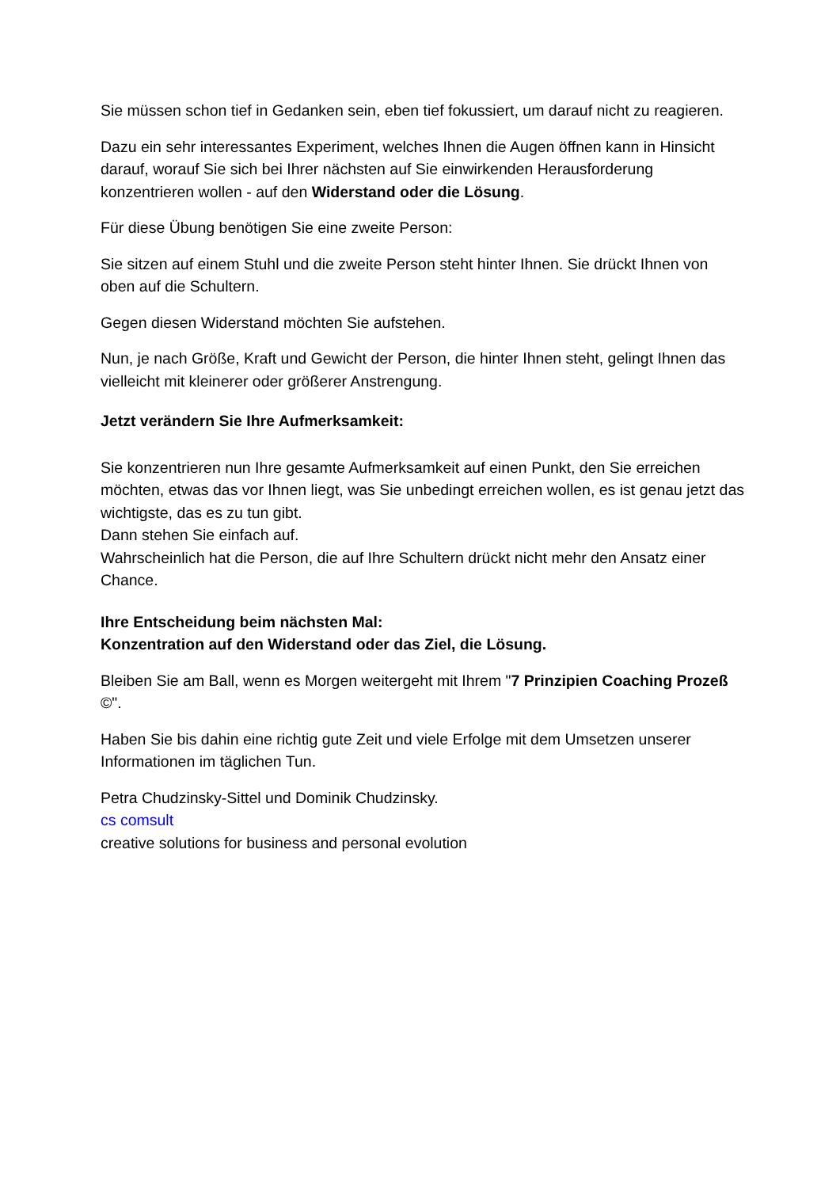Sie müssen schon tief in Gedanken sein, eben tief fokussiert, um darauf nicht zu reagieren.
Dazu ein sehr interessantes Experiment, welches Ihnen die Augen öffnen kann in Hinsicht darauf, worauf Sie sich bei Ihrer nächsten auf Sie einwirkenden Herausforderung konzentrieren wollen - auf den Widerstand oder die Lösung.
Für diese Übung benötigen Sie eine zweite Person:
Sie sitzen auf einem Stuhl und die zweite Person steht hinter Ihnen. Sie drückt Ihnen von oben auf die Schultern.
Gegen diesen Widerstand möchten Sie aufstehen.
Nun, je nach Größe, Kraft und Gewicht der Person, die hinter Ihnen steht, gelingt Ihnen das vielleicht mit kleinerer oder größerer Anstrengung.
Jetzt verändern Sie Ihre Aufmerksamkeit:
Sie konzentrieren nun Ihre gesamte Aufmerksamkeit auf einen Punkt, den Sie erreichen möchten, etwas das vor Ihnen liegt, was Sie unbedingt erreichen wollen, es ist genau jetzt das wichtigste, das es zu tun gibt.
Dann stehen Sie einfach auf.
Wahrscheinlich hat die Person, die auf Ihre Schultern drückt nicht mehr den Ansatz einer Chance.
Ihre Entscheidung beim nächsten Mal:
Konzentration auf den Widerstand oder das Ziel, die Lösung.
Bleiben Sie am Ball, wenn es Morgen weitergeht mit Ihrem "7 Prinzipien Coaching Prozeß ©".
Haben Sie bis dahin eine richtig gute Zeit und viele Erfolge mit dem Umsetzen unserer Informationen im täglichen Tun.
Petra Chudzinsky-Sittel und Dominik Chudzinsky.
cs comsult
creative solutions for business and personal evolution